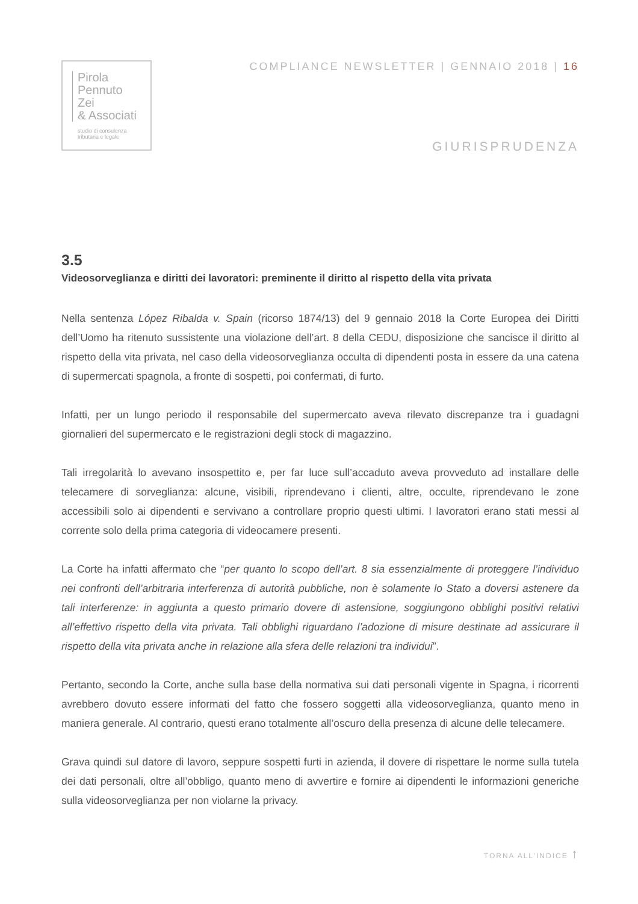Pirola
Pennuto
Zei
& Associati
studio di consulenza
tributaria e legale
COMPLIANCE NEWSLETTER | GENNAIO 2018 | 16
GIURISPRUDENZA
3.5
Videosorveglianza e diritti dei lavoratori: preminente il diritto al rispetto della vita privata
Nella sentenza López Ribalda v. Spain (ricorso 1874/13) del 9 gennaio 2018 la Corte Europea dei Diritti dell’Uomo ha ritenuto sussistente una violazione dell’art. 8 della CEDU, disposizione che sancisce il diritto al rispetto della vita privata, nel caso della videosorveglianza occulta di dipendenti posta in essere da una catena di supermercati spagnola, a fronte di sospetti, poi confermati, di furto.
Infatti, per un lungo periodo il responsabile del supermercato aveva rilevato discrepanze tra i guadagni giornalieri del supermercato e le registrazioni degli stock di magazzino.
Tali irregolarità lo avevano insospettito e, per far luce sull’accaduto aveva provveduto ad installare delle telecamere di sorveglianza: alcune, visibili, riprendevano i clienti, altre, occulte, riprendevano le zone accessibili solo ai dipendenti e servivano a controllare proprio questi ultimi. I lavoratori erano stati messi al corrente solo della prima categoria di videocamere presenti.
La Corte ha infatti affermato che “per quanto lo scopo dell’art. 8 sia essenzialmente di proteggere l’individuo nei confronti dell’arbitraria interferenza di autorità pubbliche, non è solamente lo Stato a doversi astenere da tali interferenze: in aggiunta a questo primario dovere di astensione, soggiungono obblighi positivi relativi all’effettivo rispetto della vita privata. Tali obblighi riguardano l’adozione di misure destinate ad assicurare il rispetto della vita privata anche in relazione alla sfera delle relazioni tra individui”.
Pertanto, secondo la Corte, anche sulla base della normativa sui dati personali vigente in Spagna, i ricorrenti avrebbero dovuto essere informati del fatto che fossero soggetti alla videosorveglianza, quanto meno in maniera generale. Al contrario, questi erano totalmente all’oscuro della presenza di alcune delle telecamere.
Grava quindi sul datore di lavoro, seppure sospetti furti in azienda, il dovere di rispettare le norme sulla tutela dei dati personali, oltre all’obbligo, quanto meno di avvertire e fornire ai dipendenti le informazioni generiche sulla videosorveglianza per non violarne la privacy.
TORNA ALL’INDICE ↑